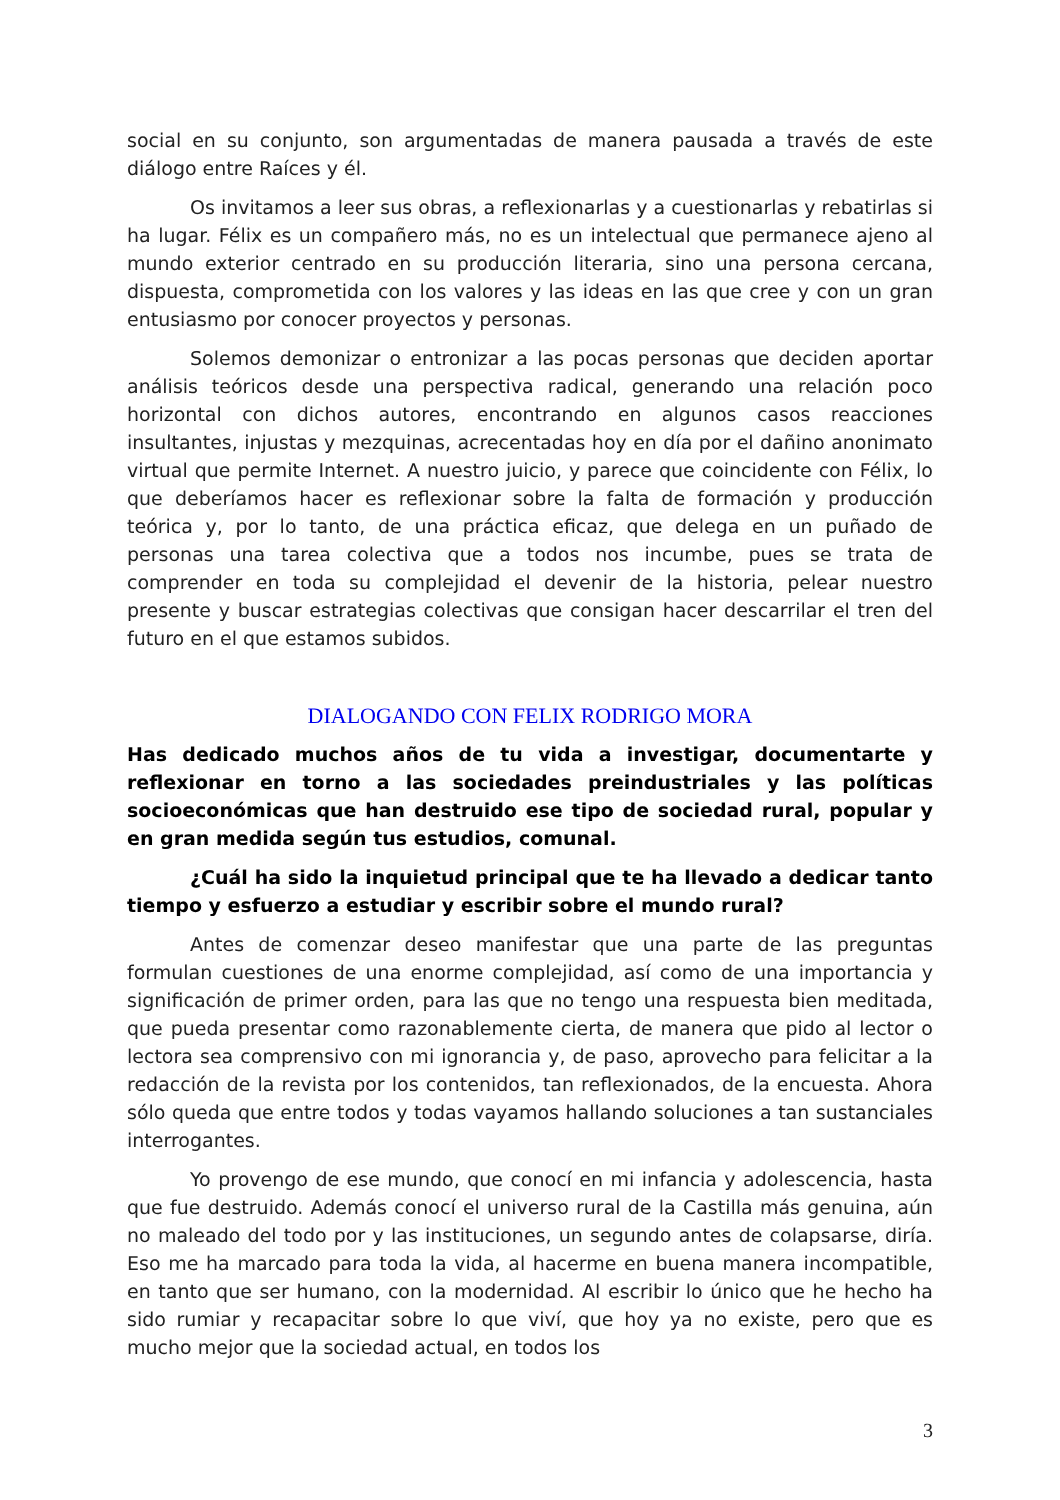social en su conjunto, son argumentadas de manera pausada a través de este diálogo entre Raíces y él.
Os invitamos a leer sus obras, a reflexionarlas y a cuestionarlas y rebatirlas si ha lugar. Félix es un compañero más, no es un intelectual que permanece ajeno al mundo exterior centrado en su producción literaria, sino una persona cercana, dispuesta, comprometida con los valores y las ideas en las que cree y con un gran entusiasmo por conocer proyectos y personas.
Solemos demonizar o entronizar a las pocas personas que deciden aportar análisis teóricos desde una perspectiva radical, generando una relación poco horizontal con dichos autores, encontrando en algunos casos reacciones insultantes, injustas y mezquinas, acrecentadas hoy en día por el dañino anonimato virtual que permite Internet. A nuestro juicio, y parece que coincidente con Félix, lo que deberíamos hacer es reflexionar sobre la falta de formación y producción teórica y, por lo tanto, de una práctica eficaz, que delega en un puñado de personas una tarea colectiva que a todos nos incumbe, pues se trata de comprender en toda su complejidad el devenir de la historia, pelear nuestro presente y buscar estrategias colectivas que consigan hacer descarrilar el tren del futuro en el que estamos subidos.
DIALOGANDO CON FELIX RODRIGO MORA
Has dedicado muchos años de tu vida a investigar, documentarte y reflexionar en torno a las sociedades preindustriales y las políticas socioeconómicas que han destruido ese tipo de sociedad rural, popular y en gran medida según tus estudios, comunal.
¿Cuál ha sido la inquietud principal que te ha llevado a dedicar tanto tiempo y esfuerzo a estudiar y escribir sobre el mundo rural?
Antes de comenzar deseo manifestar que una parte de las preguntas formulan cuestiones de una enorme complejidad, así como de una importancia y significación de primer orden, para las que no tengo una respuesta bien meditada, que pueda presentar como razonablemente cierta, de manera que pido al lector o lectora sea comprensivo con mi ignorancia y, de paso, aprovecho para felicitar a la redacción de la revista por los contenidos, tan reflexionados, de la encuesta. Ahora sólo queda que entre todos y todas vayamos hallando soluciones a tan sustanciales interrogantes.
Yo provengo de ese mundo, que conocí en mi infancia y adolescencia, hasta que fue destruido. Además conocí el universo rural de la Castilla más genuina, aún no maleado del todo por y las instituciones, un segundo antes de colapsarse, diría. Eso me ha marcado para toda la vida, al hacerme en buena manera incompatible, en tanto que ser humano, con la modernidad. Al escribir lo único que he hecho ha sido rumiar y recapacitar sobre lo que viví, que hoy ya no existe, pero que es mucho mejor que la sociedad actual, en todos los
3